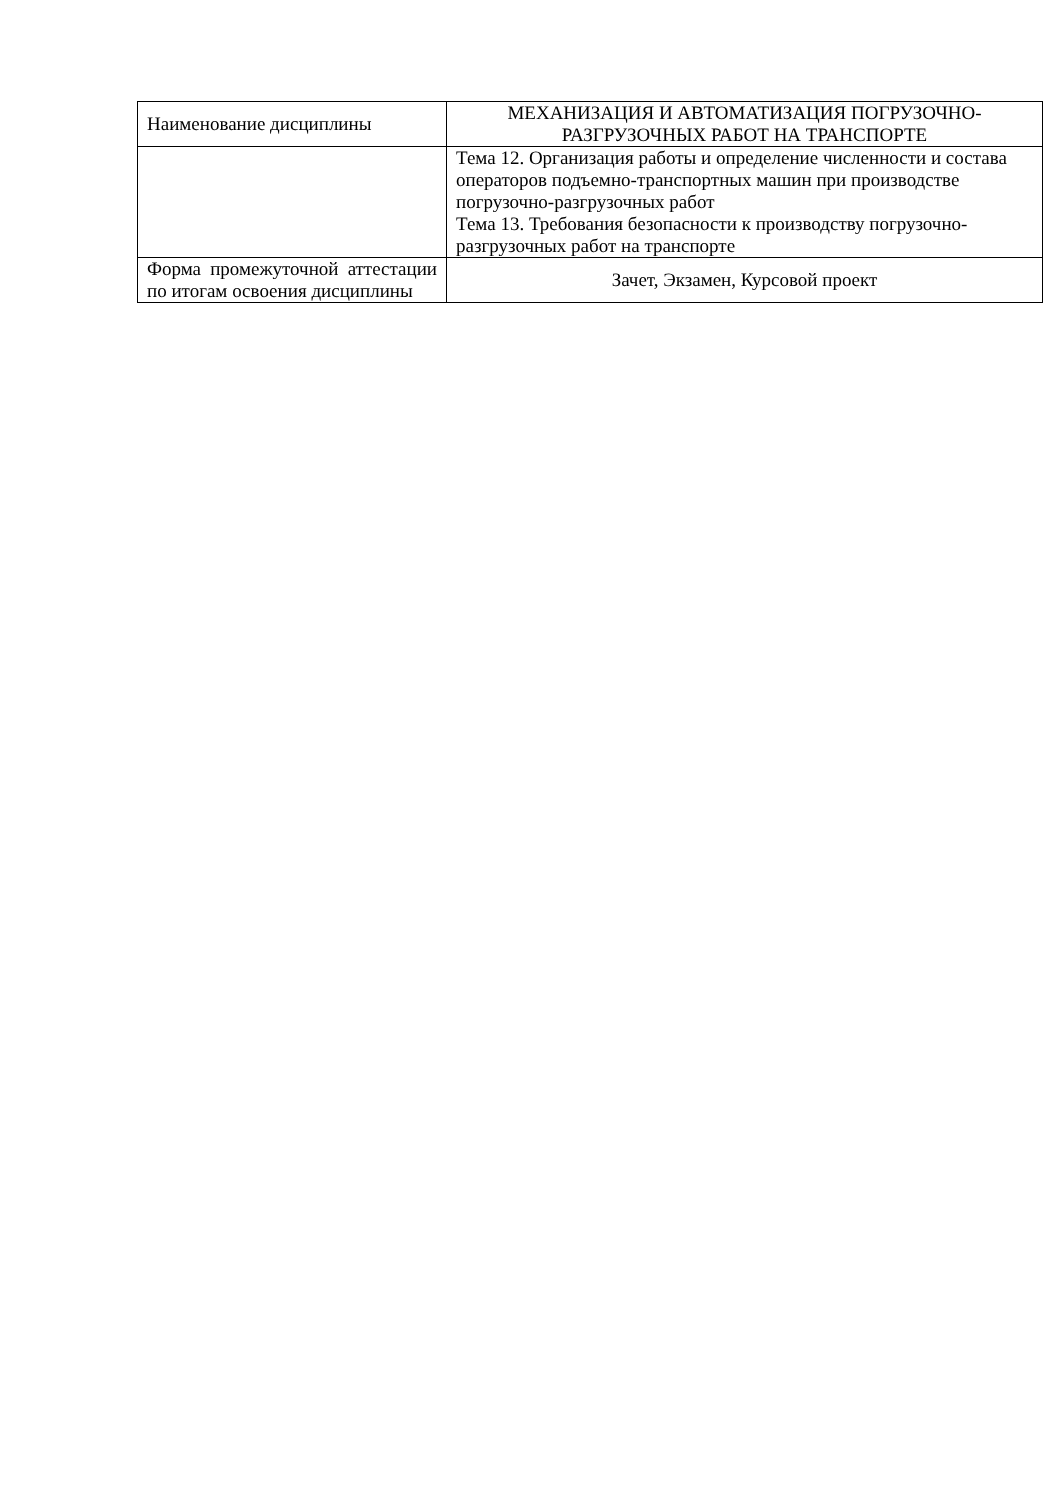| Наименование дисциплины | МЕХАНИЗАЦИЯ И АВТОМАТИЗАЦИЯ ПОГРУЗОЧНО-РАЗГРУЗОЧНЫХ РАБОТ НА ТРАНСПОРТЕ |
| | Тема 12. Организация работы и определение численности и состава операторов подъемно-транспортных машин при производстве погрузочно-разгрузочных работ Тема 13. Требования безопасности к производству погрузочно-разгрузочных работ на транспорте |
| Форма промежуточной аттестации по итогам освоения дисциплины | Зачет, Экзамен, Курсовой проект |